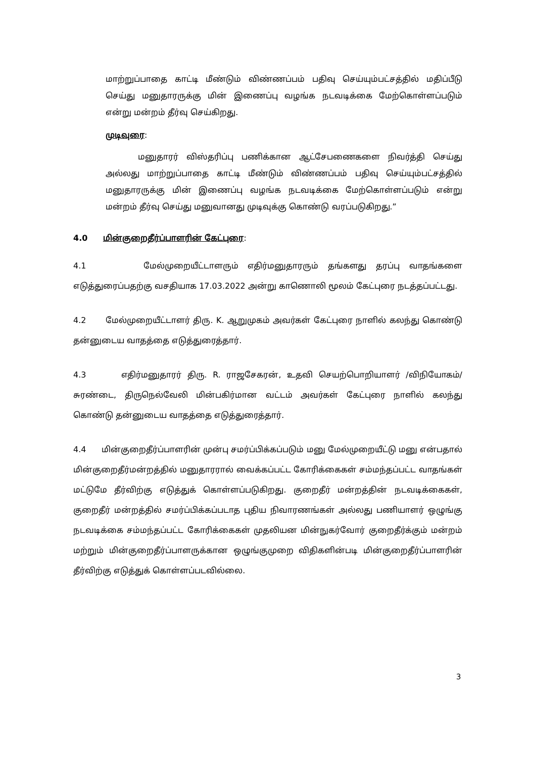மாற்றுப்பாதை காட்டி மீண்டும் விண்ணப்பம் பதிவு செய்யும்பட்சத்தில் மதிப்பீடு செய்து மனுதாரருக்கு மின் இணைப்பு வழங்க நடவடிக்கை மேற்கொள்ளப்படும் என்று மன்றம் தீர்வு செய்கிறது.
முடிவுரை:
மனுதாரர் விஸ்தரிப்பு பணிக்கான ஆட்சேபணைகளை நிவர்த்தி செய்து அல்லது மாற்றுப்பாதை காட்டி மீண்டும் விண்ணப்பம் பதிவு செய்யும்பட்சத்தில் மனுதாரருக்கு மின் இணைப்பு வழங்க நடவடிக்கை மேற்கொள்ளப்படும் என்று மன்றம் தீர்வு செய்து மனுவானது முடிவுக்கு கொண்டு வரப்படுகிறது.”
4.0 மின்குறைதீர்ப்பாளரின் கேட்புரை:
4.1 மேல்முறையீட்டாளரும் எதிர்மனுதாரரும் தங்களது தரப்பு வாதங்களை எடுத்துரைப்பதற்கு வசதியாக 17.03.2022 அன்று காணொலி மூலம் கேட்புரை நடத்தப்பட்டது.
4.2 மேல்முறையீட்டாளர் திரு. K. ஆறுமுகம் அவர்கள் கேட்புரை நாளில் கலந்து கொண்டு தன்னுடைய வாதத்தை எடுத்துரைத்தார்.
4.3 எதிர்மனுதாரர் திரு. R. ராஜசேகரன், உதவி செயற்பொறியாளர் /விநியோகம்/சுரண்டை, திருநெல்வேலி மின்பகிர்மான வட்டம் அவர்கள் கேட்புரை நாளில் கலந்து கொண்டு தன்னுடைய வாதத்தை எடுத்துரைத்தார்.
4.4 மின்குறைதீர்ப்பாளரின் முன்பு சமர்ப்பிக்கப்படும் மனு மேல்முறையீட்டு மனு என்பதால் மின்குறைதீர்மன்றத்தில் மனுதாரரால் வைக்கப்பட்ட கோரிக்கைகள் சம்மந்தப்பட்ட வாதங்கள் மட்டுமே தீர்விற்கு எடுத்துக் கொள்ளப்படுகிறது. குறைதீர் மன்றத்தின் நடவடிக்கைகள், குறைதீர் மன்றத்தில் சமர்ப்பிக்கப்படாத புதிய நிவாரணங்கள் அல்லது பணியாளர் ஒழுங்கு நடவடிக்கை சம்மந்தப்பட்ட கோரிக்கைகள் முதலியன மின்நுகர்வோர் குறைதீர்க்கும் மன்றம் மற்றும் மின்குறைதீர்ப்பாளருக்கான ஒழுங்குமுறை விதிகளின்படி மின்குறைதீர்ப்பாளரின் தீர்விற்கு எடுத்துக் கொள்ளப்படவில்லை.
3